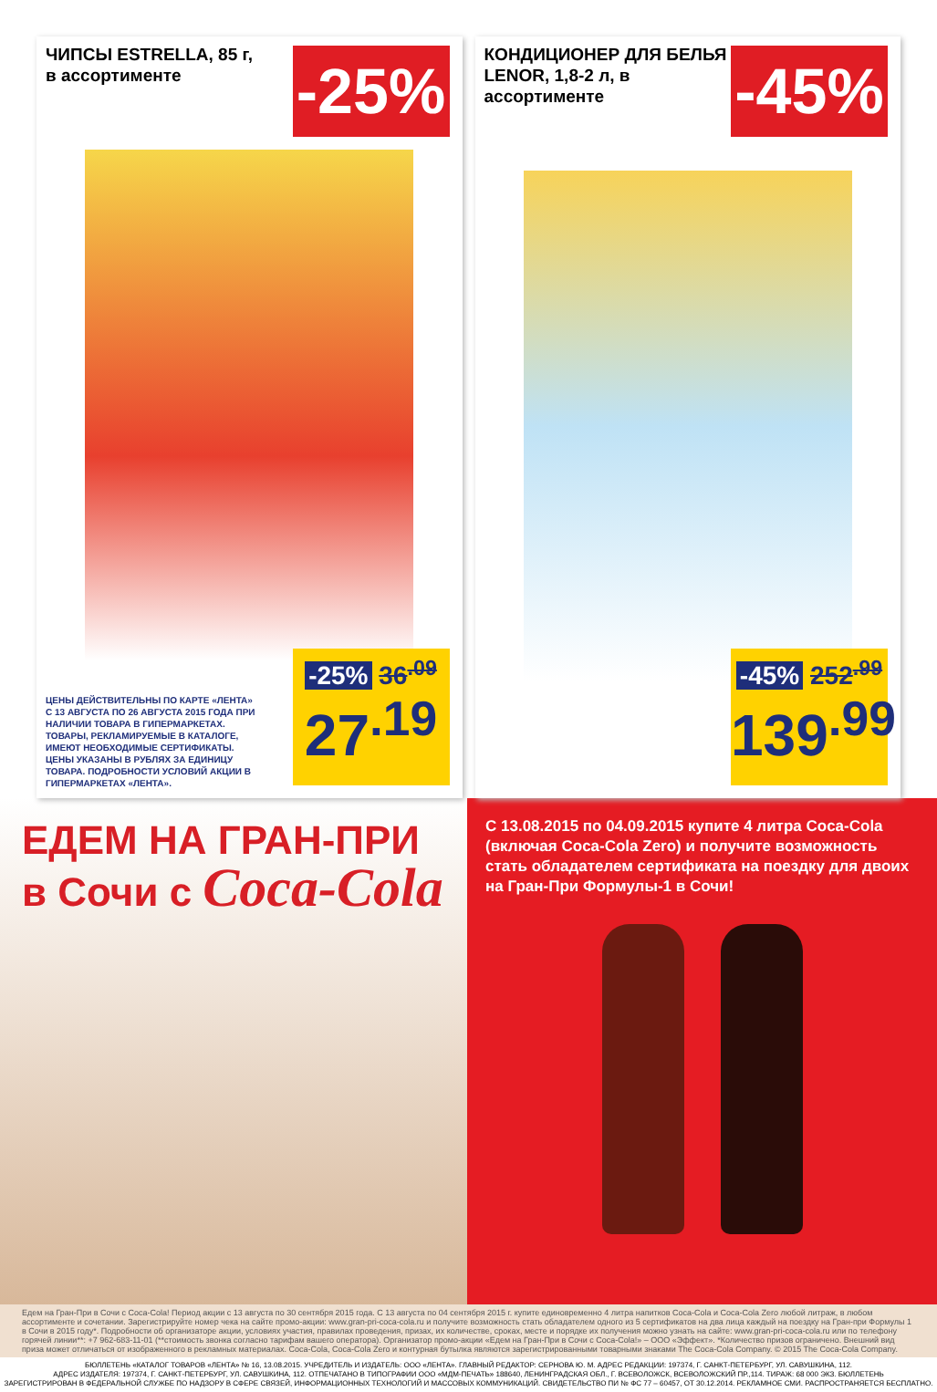ЧИПСЫ ESTRELLA, 85 г, в ассортименте
-25%
ЦЕНЫ ДЕЙСТВИТЕЛЬНЫ ПО КАРТЕ «ЛЕНТА» С 13 АВГУСТА ПО 26 АВГУСТА 2015 ГОДА ПРИ НАЛИЧИИ ТОВАРА В ГИПЕРМАРКЕТАХ. ТОВАРЫ, РЕКЛАМИРУЕМЫЕ В КАТАЛОГЕ, ИМЕЮТ НЕОБХОДИМЫЕ СЕРТИФИКАТЫ. ЦЕНЫ УКАЗАНЫ В РУБЛЯХ ЗА ЕДИНИЦУ ТОВАРА. ПОДРОБНОСТИ УСЛОВИЙ АКЦИИ В ГИПЕРМАРКЕТАХ «ЛЕНТА».
-25% 36<sup>.09</sup>
27<sup>.19</sup>
КОНДИЦИОНЕР ДЛЯ БЕЛЬЯ LENOR, 1,8-2 л, в ассортименте
-45%
-45% 252<sup>.99</sup>
139<sup>.99</sup>
ЕДЕМ НА ГРАН-ПРИ
в Сочи с Coca-Cola
С 13.08.2015 по 04.09.2015 купите 4 литра Coca-Cola (включая Coca-Cola Zero) и получите возможность стать обладателем сертификата на поездку для двоих на Гран-При Формулы-1 в Сочи!
Едем на Гран-При в Сочи с Coca-Cola! Период акции с 13 августа по 30 сентября 2015 года. С 13 августа по 04 сентября 2015 г. купите единовременно 4 литра напитков Coca-Cola и Coca-Cola Zero любой литраж, в любом ассортименте и сочетании. Зарегистрируйте номер чека на сайте промо-акции: www.gran-pri-coca-cola.ru и получите возможность стать обладателем одного из 5 сертификатов на два лица каждый на поездку на Гран-при Формулы 1 в Сочи в 2015 году*. Подробности об организаторе акции, условиях участия, правилах проведения, призах, их количестве, сроках, месте и порядке их получения можно узнать на сайте: www.gran-pri-coca-cola.ru или по телефону горячей линии**: +7 962-683-11-01 (**стоимость звонка согласно тарифам вашего оператора). Организатор промо-акции «Едем на Гран-При в Сочи с Coca-Cola!» – ООО «Эффект». *Количество призов ограничено. Внешний вид приза может отличаться от изображенного в рекламных материалах. Coca-Cola, Coca-Cola Zero и контурная бутылка являются зарегистрированными товарными знаками The Coca-Cola Company. © 2015 The Coca-Cola Company.
БЮЛЛЕТЕНЬ «КАТАЛОГ ТОВАРОВ «ЛЕНТА» № 16, 13.08.2015. УЧРЕДИТЕЛЬ И ИЗДАТЕЛЬ: ООО «ЛЕНТА». ГЛАВНЫЙ РЕДАКТОР: СЕРНОВА Ю. М. АДРЕС РЕДАКЦИИ: 197374, Г. САНКТ-ПЕТЕРБУРГ, УЛ. САВУШКИНА, 112.
АДРЕС ИЗДАТЕЛЯ: 197374, Г. САНКТ-ПЕТЕРБУРГ, УЛ. САВУШКИНА, 112. ОТПЕЧАТАНО В ТИПОГРАФИИ ООО «МДМ-ПЕЧАТЬ» 188640, ЛЕНИНГРАДСКАЯ ОБЛ., Г. ВСЕВОЛОЖСК, ВСЕВОЛОЖСКИЙ ПР.,114. ТИРАЖ: 68 000 ЭКЗ. БЮЛЛЕТЕНЬ
ЗАРЕГИСТРИРОВАН В ФЕДЕРАЛЬНОЙ СЛУЖБЕ ПО НАДЗОРУ В СФЕРЕ СВЯЗЕЙ, ИНФОРМАЦИОННЫХ ТЕХНОЛОГИЙ И МАССОВЫХ КОММУНИКАЦИЙ. СВИДЕТЕЛЬСТВО ПИ № ФС 77 – 60457, ОТ 30.12.2014. РЕКЛАМНОЕ СМИ. РАСПРОСТРАНЯЕТСЯ БЕСПЛАТНО.